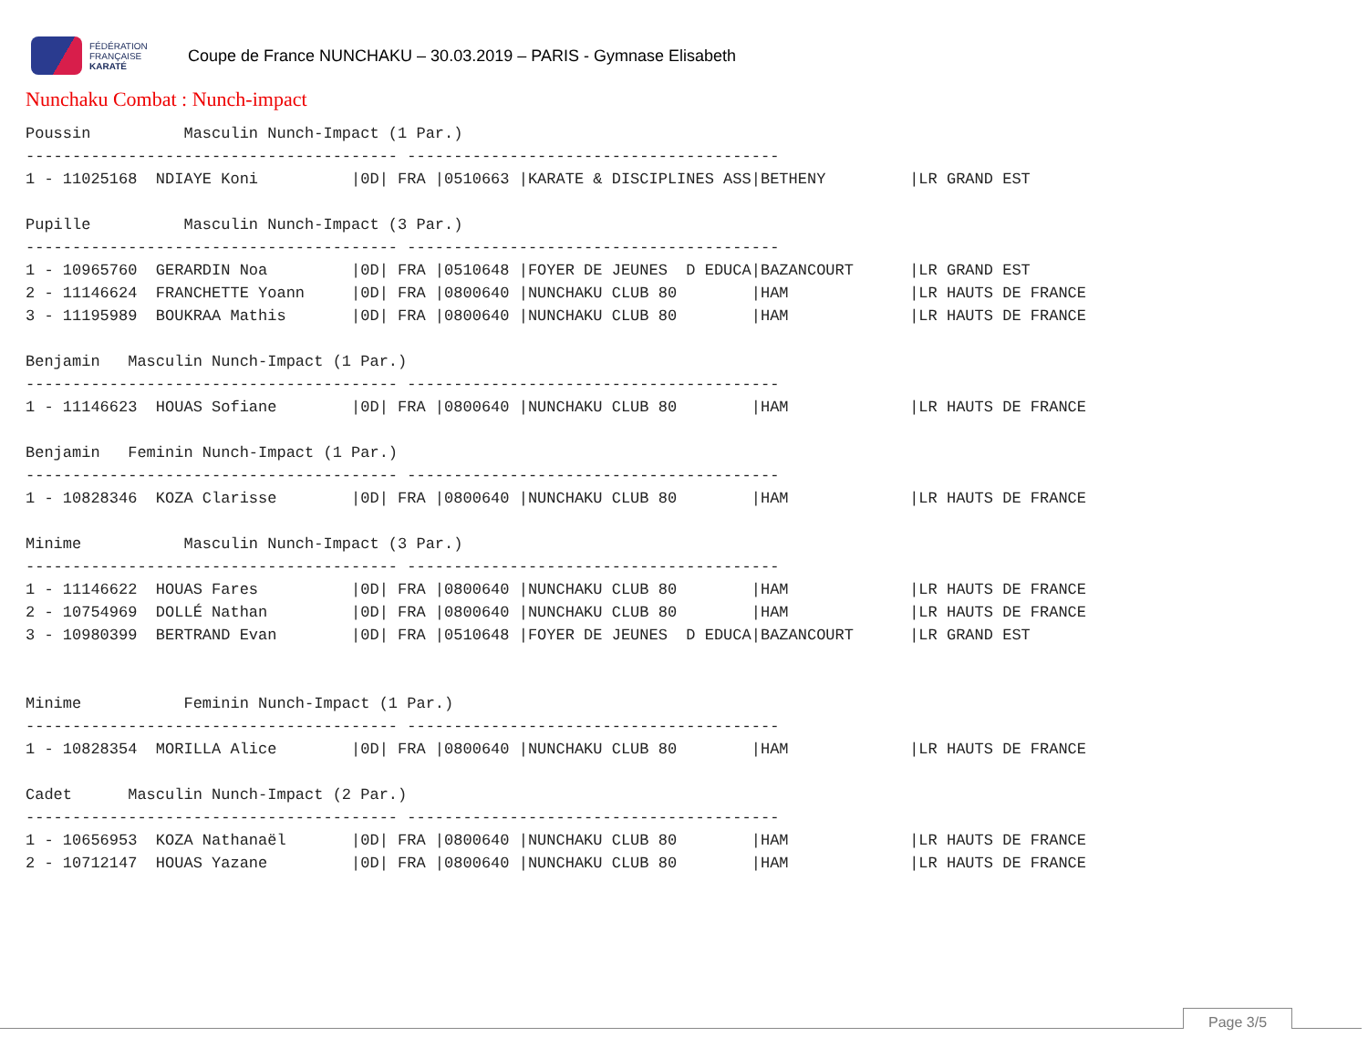FÉDÉRATION
FRANÇAISE
KARATÉ
Coupe de France NUNCHAKU – 30.03.2019 – PARIS - Gymnase Elisabeth
Nunchaku Combat : Nunch-impact
Poussin          Masculin Nunch-Impact (1 Par.)
---------------------------------------- ----------------------------------------
1 - 11025168  NDIAYE Koni          |0D| FRA |0510663 |KARATE & DISCIPLINES ASS|BETHENY         |LR GRAND EST

Pupille          Masculin Nunch-Impact (3 Par.)
---------------------------------------- ----------------------------------------
1 - 10965760  GERARDIN Noa         |0D| FRA |0510648 |FOYER DE JEUNES  D EDUCA|BAZANCOURT      |LR GRAND EST
2 - 11146624  FRANCHETTE Yoann     |0D| FRA |0800640 |NUNCHAKU CLUB 80        |HAM             |LR HAUTS DE FRANCE
3 - 11195989  BOUKRAA Mathis       |0D| FRA |0800640 |NUNCHAKU CLUB 80        |HAM             |LR HAUTS DE FRANCE

Benjamin   Masculin Nunch-Impact (1 Par.)
---------------------------------------- ----------------------------------------
1 - 11146623  HOUAS Sofiane        |0D| FRA |0800640 |NUNCHAKU CLUB 80        |HAM             |LR HAUTS DE FRANCE

Benjamin   Feminin Nunch-Impact (1 Par.)
---------------------------------------- ----------------------------------------
1 - 10828346  KOZA Clarisse        |0D| FRA |0800640 |NUNCHAKU CLUB 80        |HAM             |LR HAUTS DE FRANCE

Minime           Masculin Nunch-Impact (3 Par.)
---------------------------------------- ----------------------------------------
1 - 11146622  HOUAS Fares          |0D| FRA |0800640 |NUNCHAKU CLUB 80        |HAM             |LR HAUTS DE FRANCE
2 - 10754969  DOLLÉ Nathan         |0D| FRA |0800640 |NUNCHAKU CLUB 80        |HAM             |LR HAUTS DE FRANCE
3 - 10980399  BERTRAND Evan        |0D| FRA |0510648 |FOYER DE JEUNES  D EDUCA|BAZANCOURT      |LR GRAND EST


Minime           Feminin Nunch-Impact (1 Par.)
---------------------------------------- ----------------------------------------
1 - 10828354  MORILLA Alice        |0D| FRA |0800640 |NUNCHAKU CLUB 80        |HAM             |LR HAUTS DE FRANCE

Cadet      Masculin Nunch-Impact (2 Par.)
---------------------------------------- ----------------------------------------
1 - 10656953  KOZA Nathanaël       |0D| FRA |0800640 |NUNCHAKU CLUB 80        |HAM             |LR HAUTS DE FRANCE
2 - 10712147  HOUAS Yazane         |0D| FRA |0800640 |NUNCHAKU CLUB 80        |HAM             |LR HAUTS DE FRANCE
Page 3/5